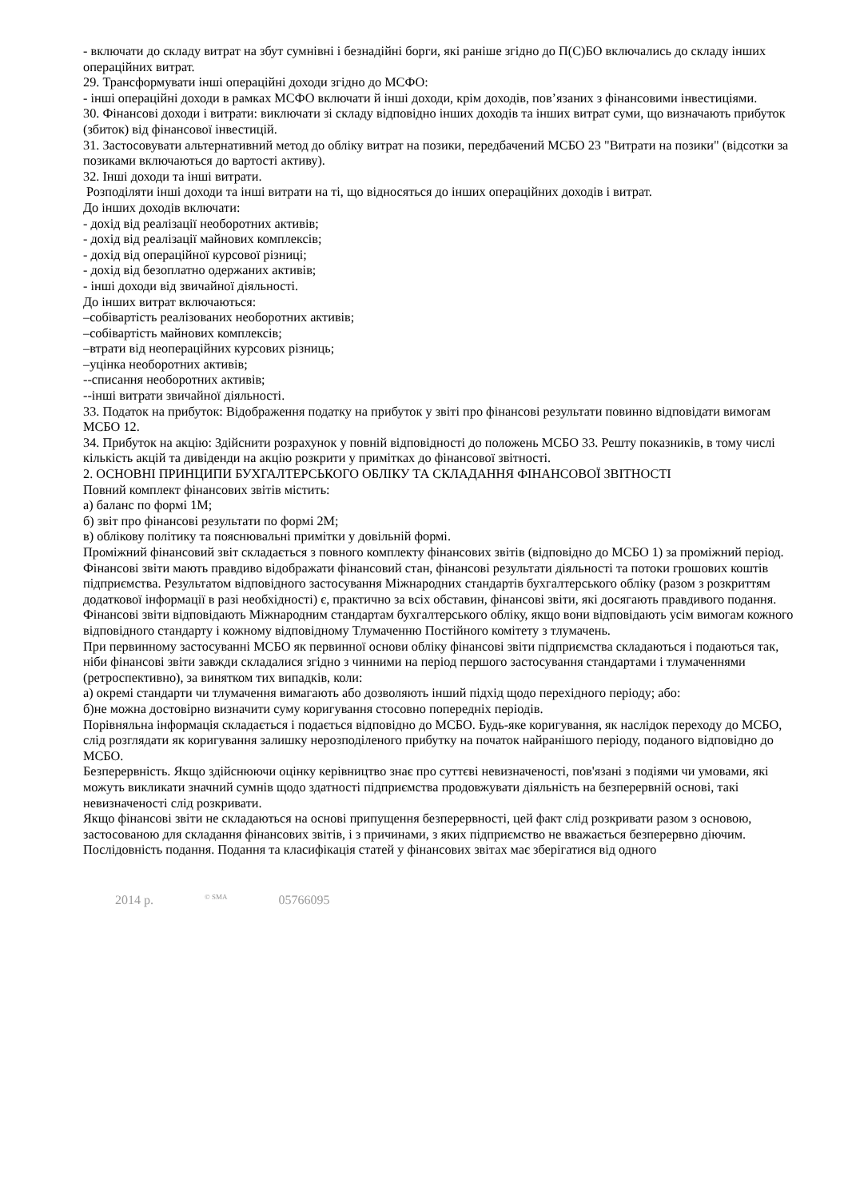- включати до складу витрат на збут сумнівні і безнадійні борги, які раніше згідно до П(С)БО включались до складу інших операційних витрат.
29. Трансформувати інші операційні доходи згідно до МСФО:
- інші операційні доходи в рамках МСФО включати й інші доходи, крім доходів, пов’язаних з фінансовими інвестиціями.
30. Фінансові доходи і витрати: виключати зі складу відповідно інших доходів та інших витрат суми, що визначають прибуток (збиток) від фінансової інвестицій.
31. Застосовувати альтернативний метод до обліку витрат на позики, передбачений МСБО 23 "Витрати на позики" (відсотки за позиками включаються до вартості активу).
32. Інші доходи та інші витрати.
Розподіляти інші доходи та інші витрати на ті, що відносяться до інших операційних доходів і витрат.
До інших доходів включати:
- дохід від реалізації необоротних активів;
- дохід від реалізації майнових комплексів;
- дохід від операційної курсової різниці;
- дохід від безоплатно одержаних активів;
- інші доходи від звичайної діяльності.
До інших витрат включаються:
–собівартість реалізованих необоротних активів;
–собівартість майнових комплексів;
–втрати від неопераційних курсових різниць;
–уцінка необоротних активів;
--списання необоротних активів;
--інші витрати звичайної діяльності.
33. Податок на прибуток: Відображення податку на прибуток у звіті про фінансові результати повинно відповідати вимогам МСБО 12.
34. Прибуток на акцію: Здійснити розрахунок у повній відповідності до положень МСБО 33. Решту показників, в тому числі кількість акцій та дивіденди на акцію розкрити у примітках до фінансової звітності.
2. ОСНОВНІ ПРИНЦИПИ БУХГАЛТЕРСЬКОГО ОБЛІКУ ТА СКЛАДАННЯ ФІНАНСОВОЇ ЗВІТНОСТІ
Повний комплект фінансових звітів містить:
а) баланс по формі 1М;
б) звіт про фінансові результати по формі 2М;
в) облікову політику та пояснювальні примітки у довільній формі.
Проміжний фінансовий звіт складається з повного комплекту фінансових звітів (відповідно до МСБО 1) за проміжний період.
Фінансові звіти мають правдиво відображати фінансовий стан, фінансові результати діяльності та потоки грошових коштів підприємства. Результатом відповідного застосування Міжнародних стандартів бухгалтерського обліку (разом з розкриттям додаткової інформації в разі необхідності) є, практично за всіх обставин, фінансові звіти, які досягають правдивого подання.
Фінансові звіти відповідають Міжнародним стандартам бухгалтерського обліку, якщо вони відповідають усім вимогам кожного відповідного стандарту і кожному відповідному Тлумаченню Постійного комітету з тлумачень.
При первинному застосуванні МСБО як первинної основи обліку фінансові звіти підприємства складаються і подаються так, ніби фінансові звіти завжди складалися згідно з чинними на період першого застосування стандартами і тлумаченнями (ретроспективно), за винятком тих випадків, коли:
а) окремі стандарти чи тлумачення вимагають або дозволяють інший підхід щодо перехідного періоду; або:
б)не можна достовірно визначити суму коригування стосовно попередніх періодів.
Порівняльна інформація складається і подається відповідно до МСБО. Будь-яке коригування, як наслідок переходу до МСБО, слід розглядати як коригування залишку нерозподіленого прибутку на початок найранішого періоду, поданого відповідно до МСБО.
Безперервність. Якщо здійснюючи оцінку керівництво знає про суттєві невизначеності, пов'язані з подіями чи умовами, які можуть викликати значний сумнів щодо здатності підприємства продовжувати діяльність на безперервній основі, такі невизначеності слід розкривати.
Якщо фінансові звіти не складаються на основі припущення безперервності, цей факт слід розкривати разом з основою, застосованою для складання фінансових звітів, і з причинами, з яких підприємство не вважається безперервно діючим.
Послідовність подання. Подання та класифікація статей у фінансових звітах має зберігатися від одного
2014 р. <sup>© SMA</sup> 05766095